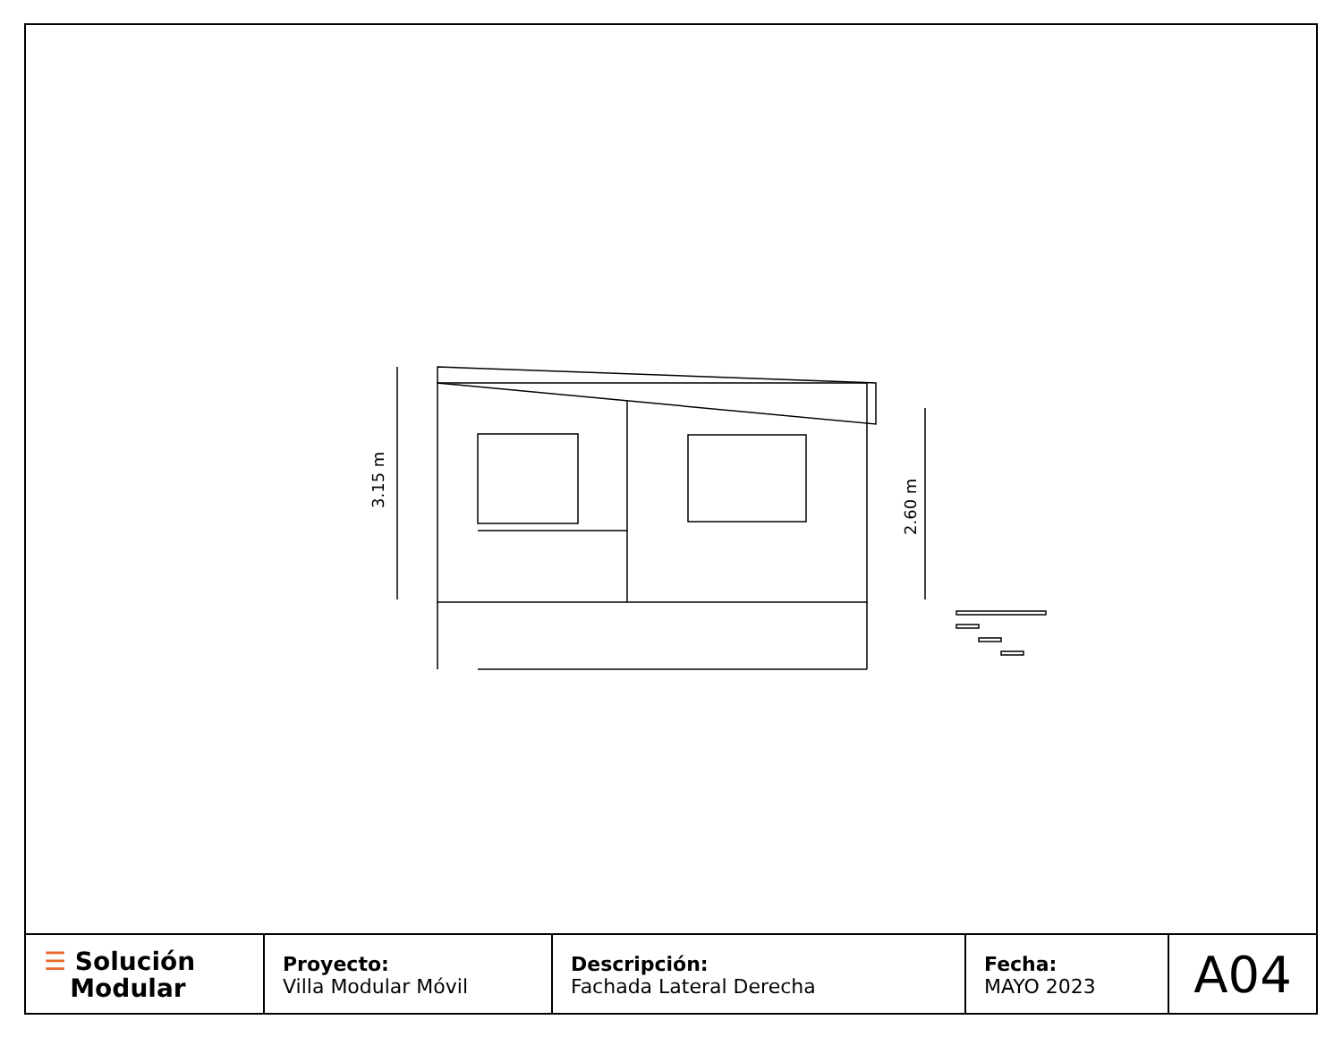3.15 m
2.60 m
| ☰ Solución Modular | Proyecto: Villa Modular Móvil | Descripción: Fachada Lateral Derecha | Fecha: MAYO 2023 | A04 |